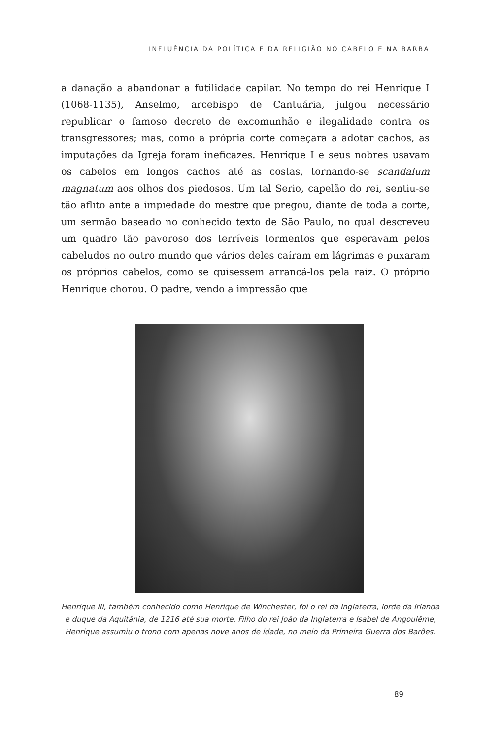INFLUÊNCIA DA POLÍTICA E DA RELIGIÃO NO CABELO E NA BARBA
a danação a abandonar a futilidade capilar. No tempo do rei Henrique I (1068-1135), Anselmo, arcebispo de Cantuária, julgou necessário republicar o famoso decreto de excomunhão e ilegalidade contra os transgressores; mas, como a própria corte começara a adotar cachos, as imputações da Igreja foram ineficazes. Henrique I e seus nobres usavam os cabelos em longos cachos até as costas, tornando-se scandalum magnatum aos olhos dos piedosos. Um tal Serio, capelão do rei, sentiu-se tão aflito ante a impiedade do mestre que pregou, diante de toda a corte, um sermão baseado no conhecido texto de São Paulo, no qual descreveu um quadro tão pavoroso dos terríveis tormentos que esperavam pelos cabeludos no outro mundo que vários deles caíram em lágrimas e puxaram os próprios cabelos, como se quisessem arrancá-los pela raiz. O próprio Henrique chorou. O padre, vendo a impressão que
Henrique III, também conhecido como Henrique de Winchester, foi o rei da Inglaterra, lorde da Irlanda e duque da Aquitânia, de 1216 até sua morte. Filho do rei João da Inglaterra e Isabel de Angoulême, Henrique assumiu o trono com apenas nove anos de idade, no meio da Primeira Guerra dos Barões.
89